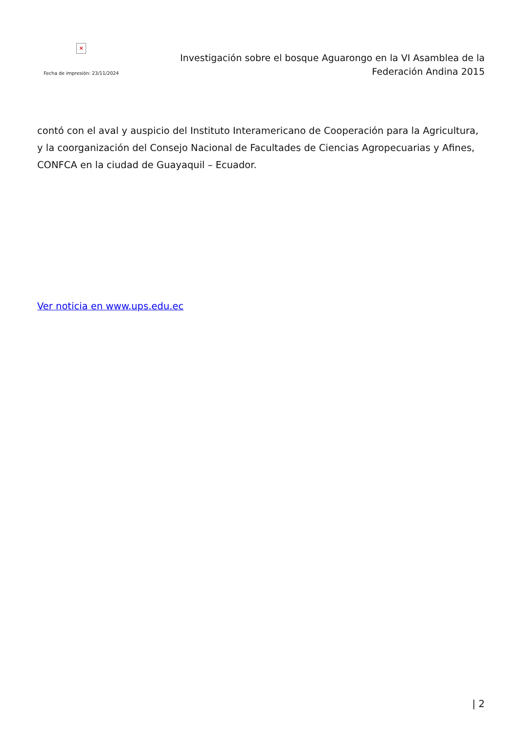×
Fecha de impresión: 23/11/2024
Investigación sobre el bosque Aguarongo en la VI Asamblea de la
Federación Andina 2015
contó con el aval y auspicio del Instituto Interamericano de Cooperación para la Agricultura, y la coorganización del Consejo Nacional de Facultades de Ciencias Agropecuarias y Afines, CONFCA en la ciudad de Guayaquil – Ecuador.
Ver noticia en www.ups.edu.ec
| 2